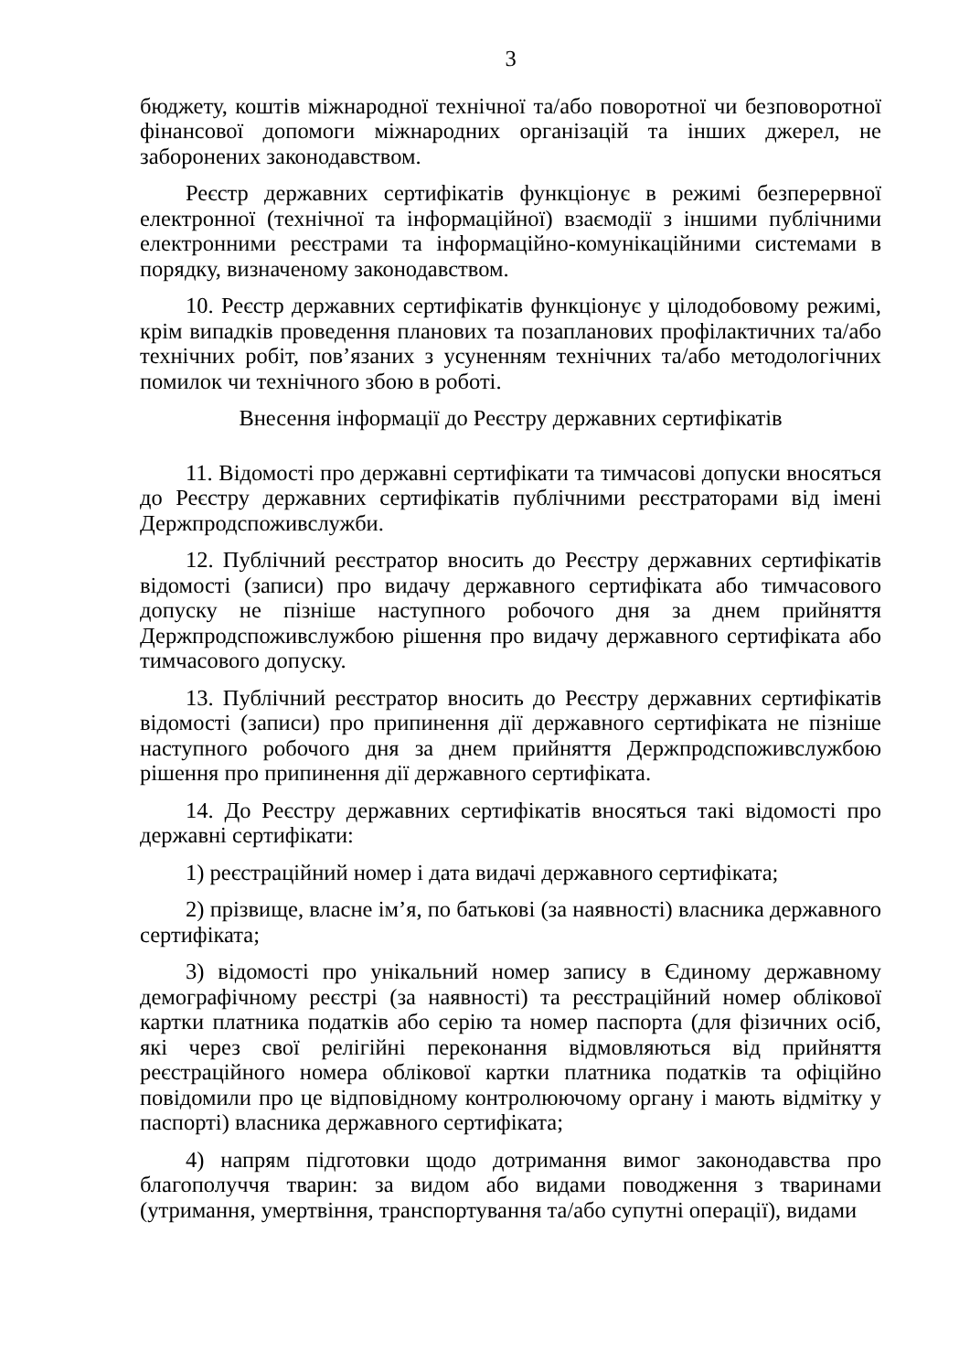3
бюджету, коштів міжнародної технічної та/або поворотної чи безповоротної фінансової допомоги міжнародних організацій та інших джерел, не заборонених законодавством.
Реєстр державних сертифікатів функціонує в режимі безперервної електронної (технічної та інформаційної) взаємодії з іншими публічними електронними реєстрами та інформаційно-комунікаційними системами в порядку, визначеному законодавством.
10. Реєстр державних сертифікатів функціонує у цілодобовому режимі, крім випадків проведення планових та позапланових профілактичних та/або технічних робіт, пов’язаних з усуненням технічних та/або методологічних помилок чи технічного збою в роботі.
Внесення інформації до Реєстру державних сертифікатів
11. Відомості про державні сертифікати та тимчасові допуски вносяться до Реєстру державних сертифікатів публічними реєстраторами від імені Держпродспоживслужби.
12. Публічний реєстратор вносить до Реєстру державних сертифікатів відомості (записи) про видачу державного сертифіката або тимчасового допуску не пізніше наступного робочого дня за днем прийняття Держпродспоживслужбою рішення про видачу державного сертифіката або тимчасового допуску.
13. Публічний реєстратор вносить до Реєстру державних сертифікатів відомості (записи) про припинення дії державного сертифіката не пізніше наступного робочого дня за днем прийняття Держпродспоживслужбою рішення про припинення дії державного сертифіката.
14. До Реєстру державних сертифікатів вносяться такі відомості про державні сертифікати:
1) реєстраційний номер і дата видачі державного сертифіката;
2) прізвище, власне ім’я, по батькові (за наявності) власника державного сертифіката;
3) відомості про унікальний номер запису в Єдиному державному демографічному реєстрі (за наявності) та реєстраційний номер облікової картки платника податків або серію та номер паспорта (для фізичних осіб, які через свої релігійні переконання відмовляються від прийняття реєстраційного номера облікової картки платника податків та офіційно повідомили про це відповідному контролюючому органу і мають відмітку у паспорті) власника державного сертифіката;
4) напрям підготовки щодо дотримання вимог законодавства про благополуччя тварин: за видом або видами поводження з тваринами (утримання, умертвіння, транспортування та/або супутні операції), видами